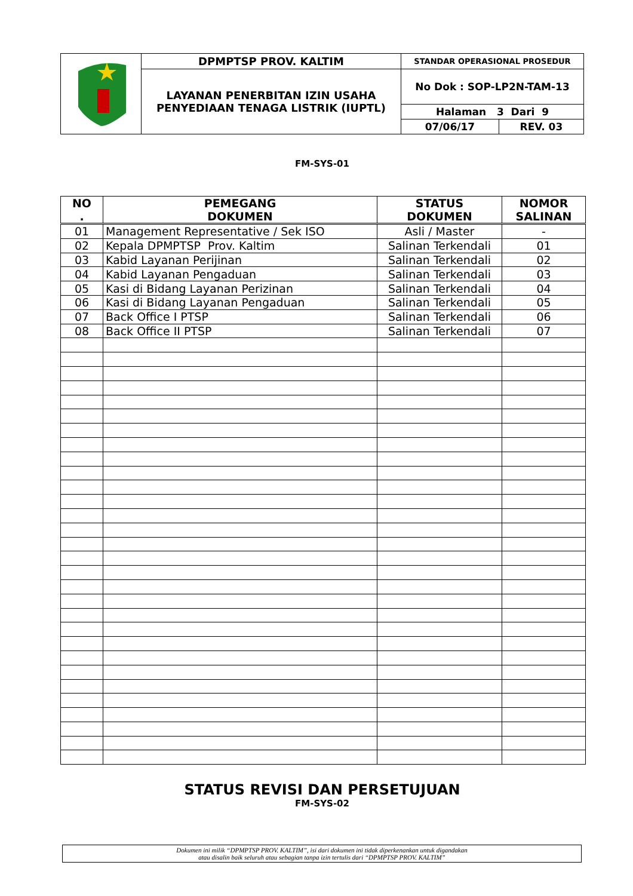| | DPMPTSP PROV. KALTIM | STANDAR OPERASIONAL PROSEDUR | |
| | LAYANAN PENERBITAN IZIN USAHA PENYEDIAAN TENAGA LISTRIK (IUPTL) | No Dok : SOP-LP2N-TAM-13 | |
| | | Halaman 3 Dari 9 | |
| | | 07/06/17 | REV. 03 |
FM-SYS-01
| NO . | PEMEGANG DOKUMEN | STATUS DOKUMEN | NOMOR SALINAN |
| --- | --- | --- | --- |
| 01 | Management Representative / Sek ISO | Asli / Master | - |
| 02 | Kepala DPMPTSP Prov. Kaltim | Salinan Terkendali | 01 |
| 03 | Kabid Layanan Perijinan | Salinan Terkendali | 02 |
| 04 | Kabid Layanan Pengaduan | Salinan Terkendali | 03 |
| 05 | Kasi di Bidang Layanan Perizinan | Salinan Terkendali | 04 |
| 06 | Kasi di Bidang Layanan Pengaduan | Salinan Terkendali | 05 |
| 07 | Back Office I PTSP | Salinan Terkendali | 06 |
| 08 | Back Office II PTSP | Salinan Terkendali | 07 |
STATUS REVISI DAN PERSETUJUAN
FM-SYS-02
Dokumen ini milik “DPMPTSP PROV. KALTIM”, isi dari dokumen ini tidak diperkenankan untuk digandakan
atau disalin baik seluruh atau sebagian tanpa izin tertulis dari “DPMPTSP PROV. KALTIM”